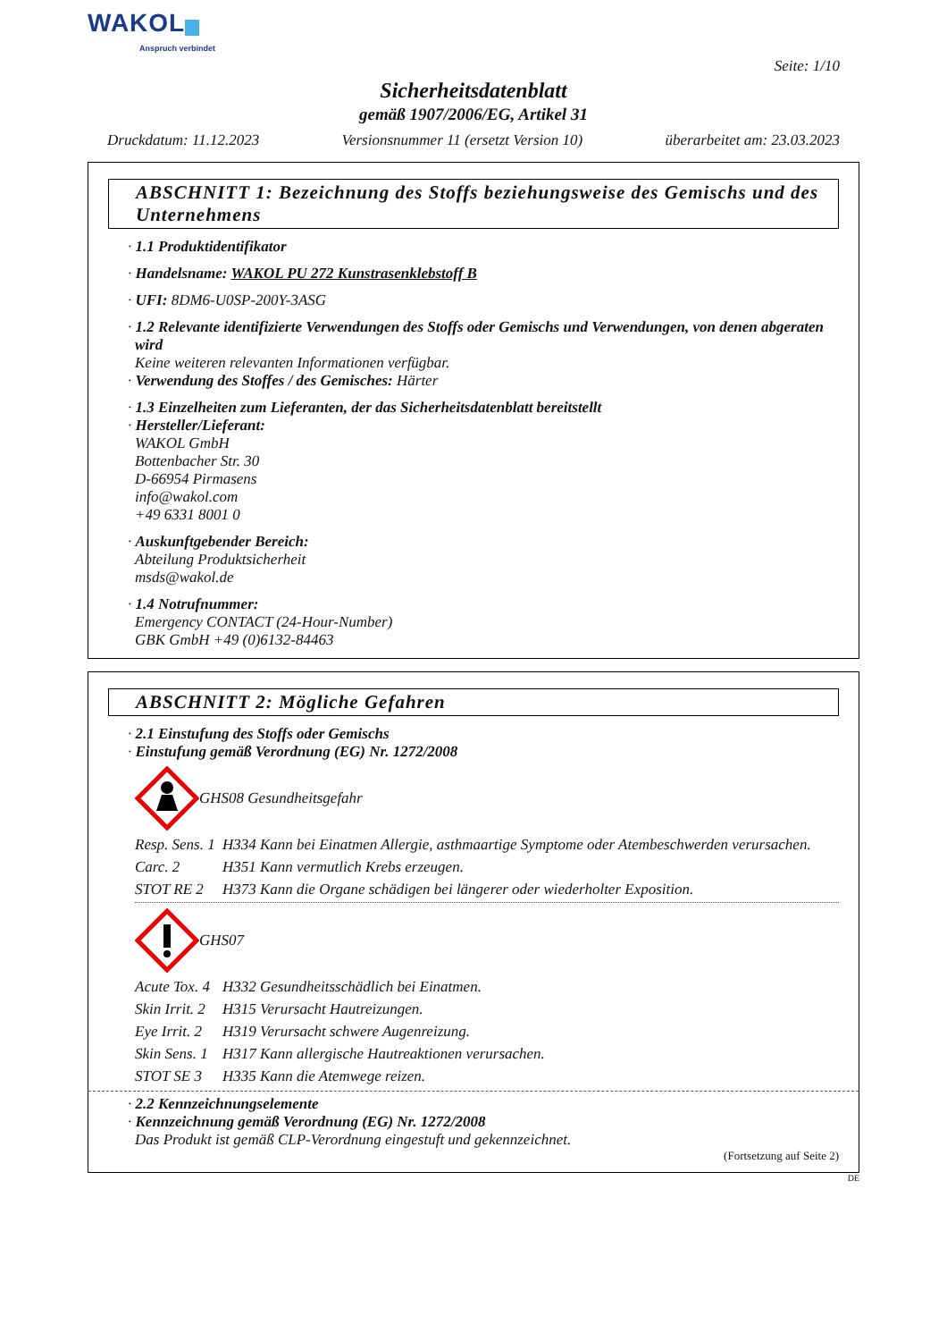WAKOL
Anspruch verbindet
Seite: 1/10
Sicherheitsdatenblatt
gemäß 1907/2006/EG, Artikel 31
Druckdatum: 11.12.2023 Versionsnummer 11 (ersetzt Version 10) überarbeitet am: 23.03.2023
ABSCHNITT 1: Bezeichnung des Stoffs beziehungsweise des Gemischs und des Unternehmens
· 1.1 Produktidentifikator
· Handelsname: WAKOL PU 272 Kunstrasenklebstoff B
· UFI: 8DM6-U0SP-200Y-3ASG
· 1.2 Relevante identifizierte Verwendungen des Stoffs oder Gemischs und Verwendungen, von denen abgeraten wird
Keine weiteren relevanten Informationen verfügbar.
· Verwendung des Stoffes / des Gemisches: Härter
· 1.3 Einzelheiten zum Lieferanten, der das Sicherheitsdatenblatt bereitstellt
· Hersteller/Lieferant:
WAKOL GmbH
Bottenbacher Str. 30
D-66954 Pirmasens
info@wakol.com
+49 6331 8001 0
· Auskunftgebender Bereich:
Abteilung Produktsicherheit
msds@wakol.de
· 1.4 Notrufnummer:
Emergency CONTACT (24-Hour-Number)
GBK GmbH +49 (0)6132-84463
ABSCHNITT 2: Mögliche Gefahren
· 2.1 Einstufung des Stoffs oder Gemischs
· Einstufung gemäß Verordnung (EG) Nr. 1272/2008
GHS08 Gesundheitsgefahr
Resp. Sens. 1 H334 Kann bei Einatmen Allergie, asthmaartige Symptome oder Atembeschwerden verursachen.
Carc. 2 H351 Kann vermutlich Krebs erzeugen.
STOT RE 2 H373 Kann die Organe schädigen bei längerer oder wiederholter Exposition.
GHS07
Acute Tox. 4 H332 Gesundheitsschädlich bei Einatmen.
Skin Irrit. 2 H315 Verursacht Hautreizungen.
Eye Irrit. 2 H319 Verursacht schwere Augenreizung.
Skin Sens. 1 H317 Kann allergische Hautreaktionen verursachen.
STOT SE 3 H335 Kann die Atemwege reizen.
· 2.2 Kennzeichnungselemente
· Kennzeichnung gemäß Verordnung (EG) Nr. 1272/2008
Das Produkt ist gemäß CLP-Verordnung eingestuft und gekennzeichnet.
(Fortsetzung auf Seite 2)
DE